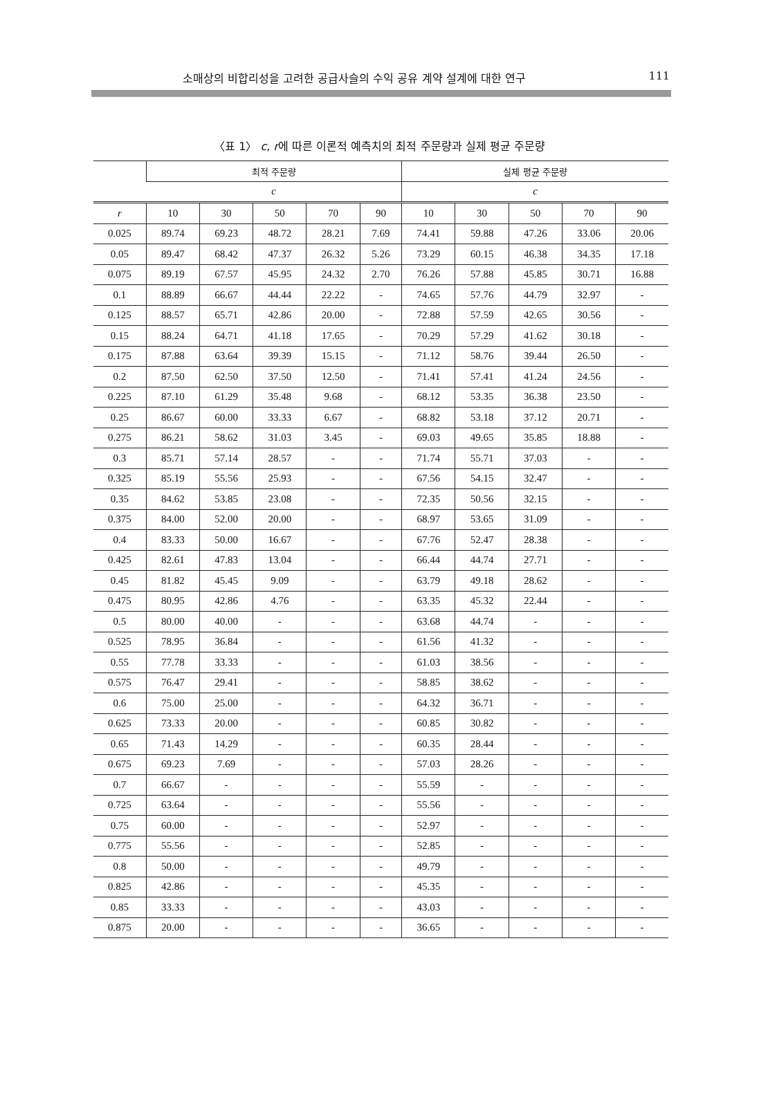소매상의 비합리성을 고려한 공급사슬의 수익 공유 계약 설계에 대한 연구 111
〈표 1〉 c, r에 따른 이론적 예측치의 최적 주문량과 실제 평균 주문량
| | 최적 주문량 | | | | | 실제 평균 주문량 | | | | |
| --- | --- | --- | --- | --- | --- | --- | --- | --- | --- | --- |
| | c | | | | | c | | | | |
| r | 10 | 30 | 50 | 70 | 90 | 10 | 30 | 50 | 70 | 90 |
| 0.025 | 89.74 | 69.23 | 48.72 | 28.21 | 7.69 | 74.41 | 59.88 | 47.26 | 33.06 | 20.06 |
| 0.05 | 89.47 | 68.42 | 47.37 | 26.32 | 5.26 | 73.29 | 60.15 | 46.38 | 34.35 | 17.18 |
| 0.075 | 89.19 | 67.57 | 45.95 | 24.32 | 2.70 | 76.26 | 57.88 | 45.85 | 30.71 | 16.88 |
| 0.1 | 88.89 | 66.67 | 44.44 | 22.22 | - | 74.65 | 57.76 | 44.79 | 32.97 | - |
| 0.125 | 88.57 | 65.71 | 42.86 | 20.00 | - | 72.88 | 57.59 | 42.65 | 30.56 | - |
| 0.15 | 88.24 | 64.71 | 41.18 | 17.65 | - | 70.29 | 57.29 | 41.62 | 30.18 | - |
| 0.175 | 87.88 | 63.64 | 39.39 | 15.15 | - | 71.12 | 58.76 | 39.44 | 26.50 | - |
| 0.2 | 87.50 | 62.50 | 37.50 | 12.50 | - | 71.41 | 57.41 | 41.24 | 24.56 | - |
| 0.225 | 87.10 | 61.29 | 35.48 | 9.68 | - | 68.12 | 53.35 | 36.38 | 23.50 | - |
| 0.25 | 86.67 | 60.00 | 33.33 | 6.67 | - | 68.82 | 53.18 | 37.12 | 20.71 | - |
| 0.275 | 86.21 | 58.62 | 31.03 | 3.45 | - | 69.03 | 49.65 | 35.85 | 18.88 | - |
| 0.3 | 85.71 | 57.14 | 28.57 | - | - | 71.74 | 55.71 | 37.03 | - | - |
| 0.325 | 85.19 | 55.56 | 25.93 | - | - | 67.56 | 54.15 | 32.47 | - | - |
| 0.35 | 84.62 | 53.85 | 23.08 | - | - | 72.35 | 50.56 | 32.15 | - | - |
| 0.375 | 84.00 | 52.00 | 20.00 | - | - | 68.97 | 53.65 | 31.09 | - | - |
| 0.4 | 83.33 | 50.00 | 16.67 | - | - | 67.76 | 52.47 | 28.38 | - | - |
| 0.425 | 82.61 | 47.83 | 13.04 | - | - | 66.44 | 44.74 | 27.71 | - | - |
| 0.45 | 81.82 | 45.45 | 9.09 | - | - | 63.79 | 49.18 | 28.62 | - | - |
| 0.475 | 80.95 | 42.86 | 4.76 | - | - | 63.35 | 45.32 | 22.44 | - | - |
| 0.5 | 80.00 | 40.00 | - | - | - | 63.68 | 44.74 | - | - | - |
| 0.525 | 78.95 | 36.84 | - | - | - | 61.56 | 41.32 | - | - | - |
| 0.55 | 77.78 | 33.33 | - | - | - | 61.03 | 38.56 | - | - | - |
| 0.575 | 76.47 | 29.41 | - | - | - | 58.85 | 38.62 | - | - | - |
| 0.6 | 75.00 | 25.00 | - | - | - | 64.32 | 36.71 | - | - | - |
| 0.625 | 73.33 | 20.00 | - | - | - | 60.85 | 30.82 | - | - | - |
| 0.65 | 71.43 | 14.29 | - | - | - | 60.35 | 28.44 | - | - | - |
| 0.675 | 69.23 | 7.69 | - | - | - | 57.03 | 28.26 | - | - | - |
| 0.7 | 66.67 | - | - | - | - | 55.59 | - | - | - | - |
| 0.725 | 63.64 | - | - | - | - | 55.56 | - | - | - | - |
| 0.75 | 60.00 | - | - | - | - | 52.97 | - | - | - | - |
| 0.775 | 55.56 | - | - | - | - | 52.85 | - | - | - | - |
| 0.8 | 50.00 | - | - | - | - | 49.79 | - | - | - | - |
| 0.825 | 42.86 | - | - | - | - | 45.35 | - | - | - | - |
| 0.85 | 33.33 | - | - | - | - | 43.03 | - | - | - | - |
| 0.875 | 20.00 | - | - | - | - | 36.65 | - | - | - | - |